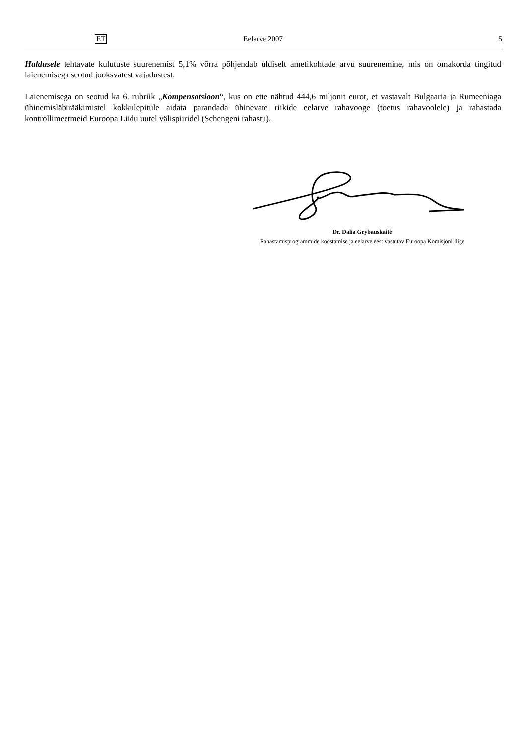ET Eelarve 2007 5
Haldusele tehtavate kulutuste suurenemist 5,1% võrra põhjendab üldiselt ametikohtade arvu suurenemine, mis on omakorda tingitud laienemisega seotud jooksvatest vajadustest.
Laienemisega on seotud ka 6. rubriik „Kompensatsioon“, kus on ette nähtud 444,6 miljonit eurot, et vastavalt Bulgaaria ja Rumeeniaga ühinemisläbirääkimistel kokkulepitule aidata parandada ühinevate riikide eelarve rahavooge (toetus rahavoolele) ja rahastada kontrollimeetmeid Euroopa Liidu uutel välispiiridel (Schengeni rahastu).
Dr. Dalia Grybauskaitė
Rahastamisprogrammide koostamise ja eelarve eest vastutav Euroopa Komisjoni liige